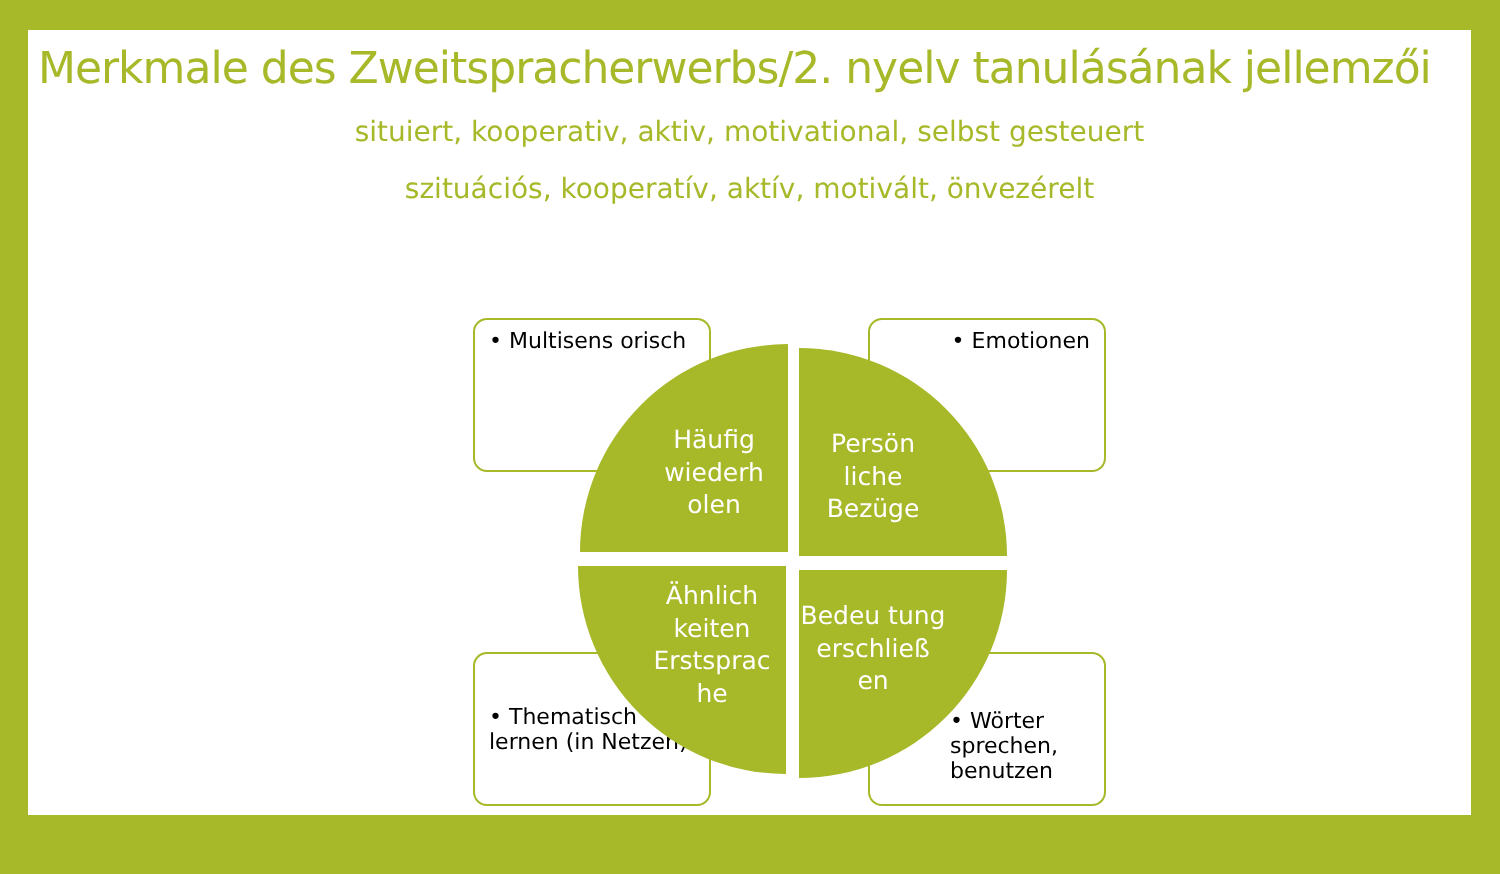Merkmale des Zweitspracherwerbs/2. nyelv tanulásának jellemzői
situiert, kooperativ, aktiv, motivational, selbst gesteuert
szituációs, kooperatív, aktív, motivált, önvezérelt
• Multisens orisch • Emotionen
• Thematisch lernen (in Netzen)
• Wörter sprechen, benutzen
Häufig wiederh olen
Persön liche Bezüge
Ähnlich keiten Erstsprac he
Bedeu tung erschließ en